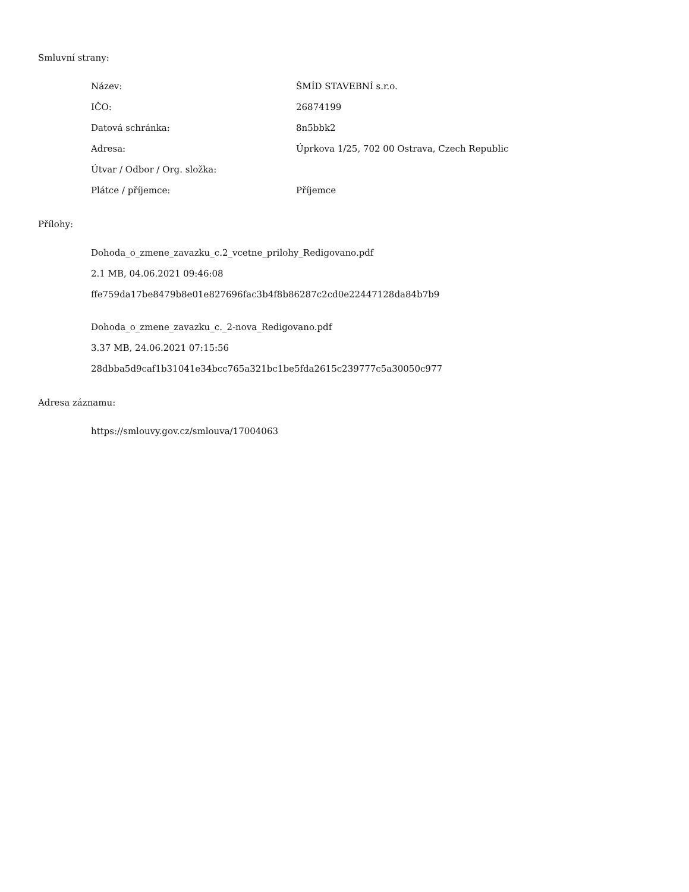Smluvní strany:
| Název: | ŠMÍD STAVEBNÍ s.r.o. |
| IČO: | 26874199 |
| Datová schránka: | 8n5bbk2 |
| Adresa: | Úprkova 1/25, 702 00 Ostrava, Czech Republic |
| Útvar / Odbor / Org. složka: | |
| Plátce / příjemce: | Příjemce |
Přílohy:
Dohoda_o_zmene_zavazku_c.2_vcetne_prilohy_Redigovano.pdf
2.1 MB, 04.06.2021 09:46:08
ffe759da17be8479b8e01e827696fac3b4f8b86287c2cd0e22447128da84b7b9
Dohoda_o_zmene_zavazku_c._2-nova_Redigovano.pdf
3.37 MB, 24.06.2021 07:15:56
28dbba5d9caf1b31041e34bcc765a321bc1be5fda2615c239777c5a30050c977
Adresa záznamu:
https://smlouvy.gov.cz/smlouva/17004063